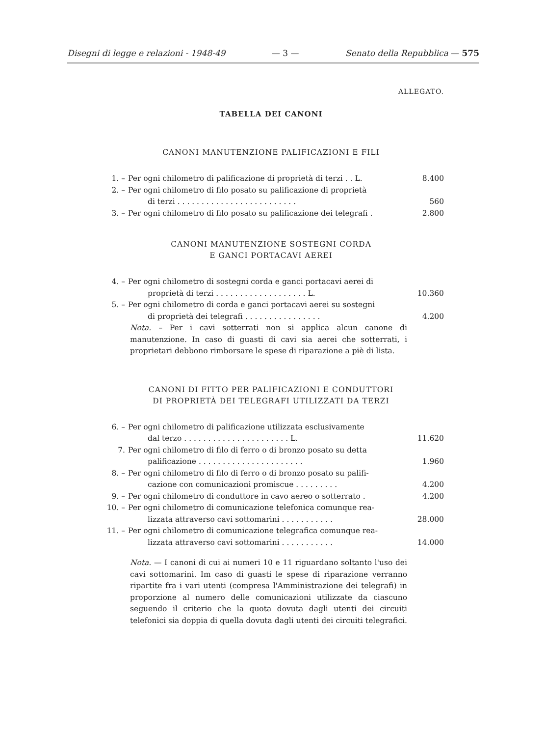Disegni di legge e relazioni - 1948-49 — 3 — Senato della Repubblica — 575
ALLEGATO.
TABELLA DEI CANONI
CANONI MANUTENZIONE PALIFICAZIONI E FILI
| 1. – | Per ogni chilometro di palificazione di proprietà di terzi . . L. | 8.400 |
| 2. – | Per ogni chilometro di filo posato su palificazione di proprietà di terzi . . . . . . . . . . . . . . . . . . . . . . . . . | 560 |
| 3. – | Per ogni chilometro di filo posato su palificazione dei telegrafi . | 2.800 |
CANONI MANUTENZIONE SOSTEGNI CORDA
E GANCI PORTACAVI AEREI
| 4. – | Per ogni chilometro di sostegni corda e ganci portacavi aerei di proprietà di terzi . . . . . . . . . . . . . . . . . . . L. | 10.360 |
| 5. – | Per ogni chilometro di corda e ganci portacavi aerei su sostegni di proprietà dei telegrafi . . . . . . . . . . . . . . . . | 4.200 |
Nota. – Per i cavi sotterrati non si applica alcun canone di manutenzione. In caso di guasti di cavi sia aerei che sotterrati, i proprietari debbono rimborsare le spese di riparazione a piè di lista.
CANONI DI FITTO PER PALIFICAZIONI E CONDUTTORI
DI PROPRIETÀ DEI TELEGRAFI UTILIZZATI DA TERZI
| 6. – | Per ogni chilometro di palificazione utilizzata esclusivamente dal terzo . . . . . . . . . . . . . . . . . . . . . . L. | 11.620 |
| 7. | Per ogni chilometro di filo di ferro o di bronzo posato su detta palificazione . . . . . . . . . . . . . . . . . . . . . . | 1.960 |
| 8. – | Per ogni chilometro di filo di ferro o di bronzo posato su palifi- cazione con comunicazioni promiscue . . . . . . . . . | 4.200 |
| 9. – | Per ogni chilometro di conduttore in cavo aereo o sotterrato . | 4.200 |
| 10. – | Per ogni chilometro di comunicazione telefonica comunque rea- lizzata attraverso cavi sottomarini . . . . . . . . . . . | 28.000 |
| 11. – | Per ogni chilometro di comunicazione telegrafica comunque rea- lizzata attraverso cavi sottomarini . . . . . . . . . . . | 14.000 |
Nota. — I canoni di cui ai numeri 10 e 11 riguardano soltanto l'uso dei cavi sottomarini. Im caso di guasti le spese di riparazione verranno ripartite fra i vari utenti (compresa l'Amministrazione dei telegrafi) in proporzione al numero delle comunicazioni utilizzate da ciascuno seguendo il criterio che la quota dovuta dagli utenti dei circuiti telefonici sia doppia di quella dovuta dagli utenti dei circuiti telegrafici.